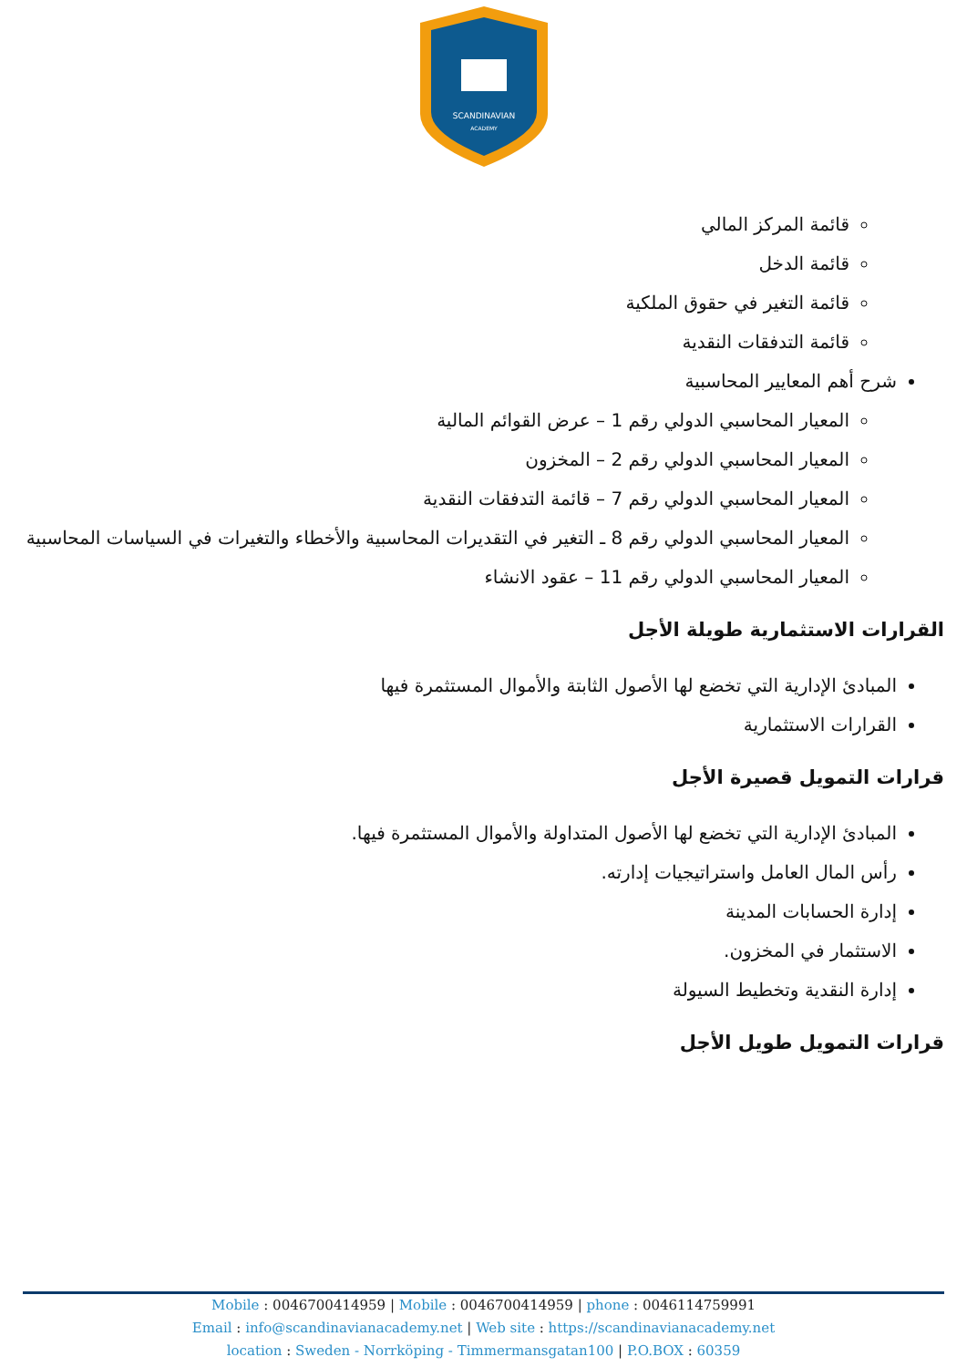SCANDINAVIAN
ACADEMY
قائمة المركز المالي
قائمة الدخل
قائمة التغير في حقوق الملكية
قائمة التدفقات النقدية
شرح أهم المعايير المحاسبية
المعيار المحاسبي الدولي رقم 1 – عرض القوائم المالية
المعيار المحاسبي الدولي رقم 2 – المخزون
المعيار المحاسبي الدولي رقم 7 – قائمة التدفقات النقدية
المعيار المحاسبي الدولي رقم 8 ـ التغير في التقديرات المحاسبية والأخطاء والتغيرات في السياسات المحاسبية
المعيار المحاسبي الدولي رقم 11 – عقود الانشاء
القرارات الاستثمارية طويلة الأجل
المبادئ الإدارية التي تخضع لها الأصول الثابتة والأموال المستثمرة فيها
القرارات الاستثمارية
قرارات التمويل قصيرة الأجل
المبادئ الإدارية التي تخضع لها الأصول المتداولة والأموال المستثمرة فيها.
رأس المال العامل واستراتيجيات إدارته.
إدارة الحسابات المدينة
الاستثمار في المخزون.
إدارة النقدية وتخطيط السيولة
قرارات التمويل طويل الأجل
Mobile : 0046700414959 | Mobile : 0046700414959 | phone : 0046114759991
Email : info@scandinavianacademy.net | Web site : https://scandinavianacademy.net
location : Sweden - Norrköping - Timmermansgatan100 | P.O.BOX : 60359